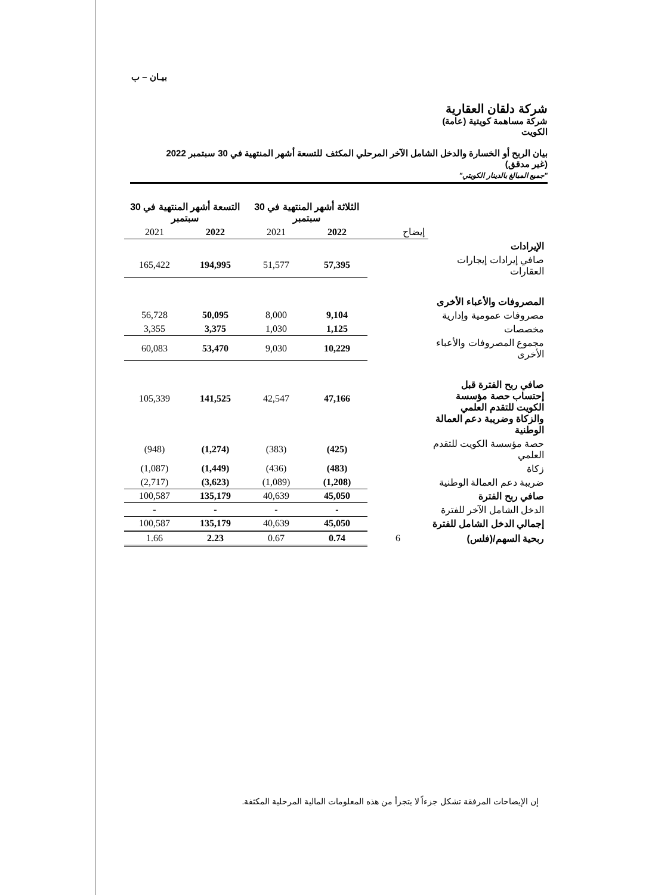بيـان – ب
شركة دلقان العقارية
شركة مساهمة كويتية (عامة)
الكويت
بيان الربح أو الخسارة والدخل الشامل الآخر المرحلي المكثف للتسعة أشهر المنتهية في 30 سبتمبر 2022
(غير مدقق)
"جميع المبالغ بالدينار الكويتي"
| | | الثلاثة أشهر المنتهية في 30 سبتمبر | | التسعة أشهر المنتهية في 30 سبتمبر | |
| --- | --- | --- | --- | --- | --- |
| | إيضاح | 2022 | 2021 | 2022 | 2021 |
| الإيرادات | | | | | |
| صافي إيرادات إيجارات العقارات | | 57,395 | 51,577 | 194,995 | 165,422 |
| المصروفات والأعباء الأخرى | | | | | |
| مصروفات عمومية وإدارية | | 9,104 | 8,000 | 50,095 | 56,728 |
| مخصصات | | 1,125 | 1,030 | 3,375 | 3,355 |
| مجموع المصروفات والأعباء الأخرى | | 10,229 | 9,030 | 53,470 | 60,083 |
| صافي ربح الفترة قبل إحتساب حصة مؤسسة الكويت للتقدم العلمي والزكاة وضريبة دعم العمالة الوطنية | | 47,166 | 42,547 | 141,525 | 105,339 |
| حصة مؤسسة الكويت للتقدم العلمي | | (425) | (383) | (1,274) | (948) |
| زكاة | | (483) | (436) | (1,449) | (1,087) |
| ضريبة دعم العمالة الوطنية | | (1,208) | (1,089) | (3,623) | (2,717) |
| صافي ربح الفترة | | 45,050 | 40,639 | 135,179 | 100,587 |
| الدخل الشامل الآخر للفترة | | - | - | - | - |
| إجمالي الدخل الشامل للفترة | | 45,050 | 40,639 | 135,179 | 100,587 |
| ربحية السهم/(فلس) | 6 | 0.74 | 0.67 | 2.23 | 1.66 |
إن الإيضاحات المرفقة تشكل جزءاً لا يتجزأ من هذه المعلومات المالية المرحلية المكثفة.